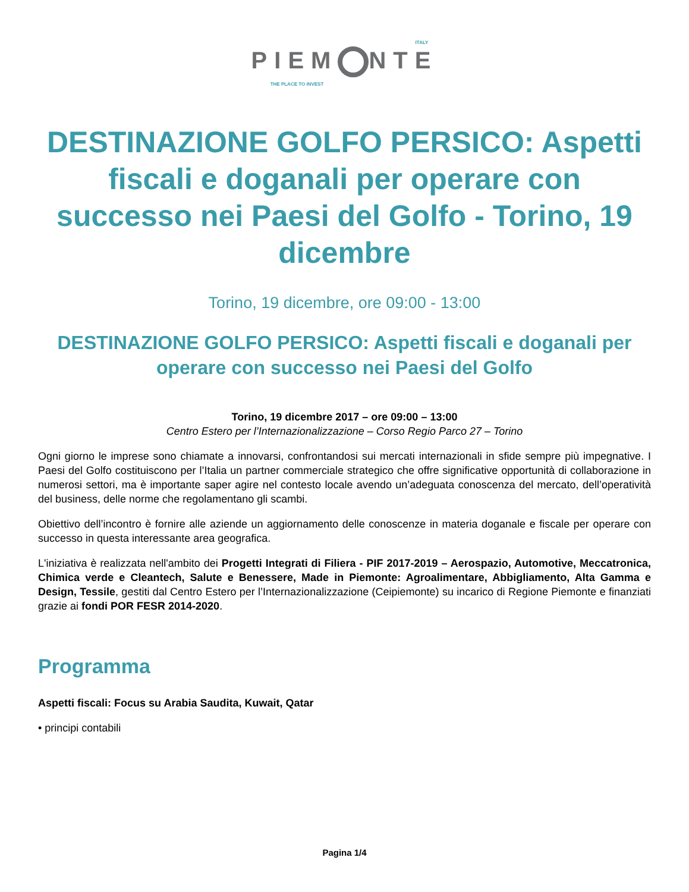ITALY
PIEM NTE
THE PLACE TO INVEST
DESTINAZIONE GOLFO PERSICO: Aspetti fiscali e doganali per operare con successo nei Paesi del Golfo - Torino, 19 dicembre
Torino, 19 dicembre, ore 09:00 - 13:00
DESTINAZIONE GOLFO PERSICO: Aspetti fiscali e doganali per operare con successo nei Paesi del Golfo
Torino, 19 dicembre 2017 – ore 09:00 – 13:00
Centro Estero per l’Internazionalizzazione – Corso Regio Parco 27 – Torino
Ogni giorno le imprese sono chiamate a innovarsi, confrontandosi sui mercati internazionali in sfide sempre più impegnative. I Paesi del Golfo costituiscono per l’Italia un partner commerciale strategico che offre significative opportunità di collaborazione in numerosi settori, ma è importante saper agire nel contesto locale avendo un’adeguata conoscenza del mercato, dell’operatività del business, delle norme che regolamentano gli scambi.
Obiettivo dell’incontro è fornire alle aziende un aggiornamento delle conoscenze in materia doganale e fiscale per operare con successo in questa interessante area geografica.
L'iniziativa è realizzata nell'ambito dei Progetti Integrati di Filiera - PIF 2017-2019 – Aerospazio, Automotive, Meccatronica, Chimica verde e Cleantech, Salute e Benessere, Made in Piemonte: Agroalimentare, Abbigliamento, Alta Gamma e Design, Tessile, gestiti dal Centro Estero per l’Internazionalizzazione (Ceipiemonte) su incarico di Regione Piemonte e finanziati grazie ai fondi POR FESR 2014-2020.
Programma
Aspetti fiscali: Focus su Arabia Saudita, Kuwait, Qatar
• principi contabili
Pagina 1/4